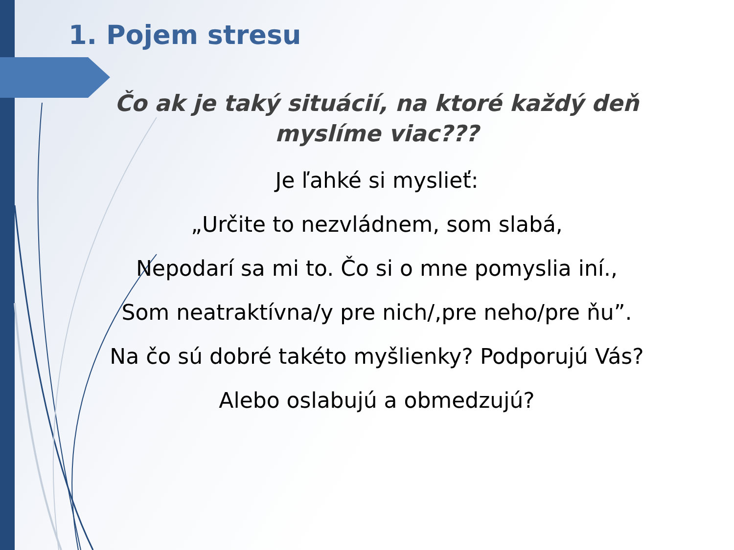1. Pojem stresu
Čo ak je taký situácií, na ktoré každý deň myslíme viac???
Je ľahké si myslieť:
„Určite to nezvládnem, som slabá,
Nepodarí sa mi to. Čo si o mne pomyslia iní.,
Som neatraktívna/y pre nich/,pre neho/pre ňu”.
Na čo sú dobré takéto myšlienky? Podporujú Vás?
Alebo oslabujú a obmedzujú?